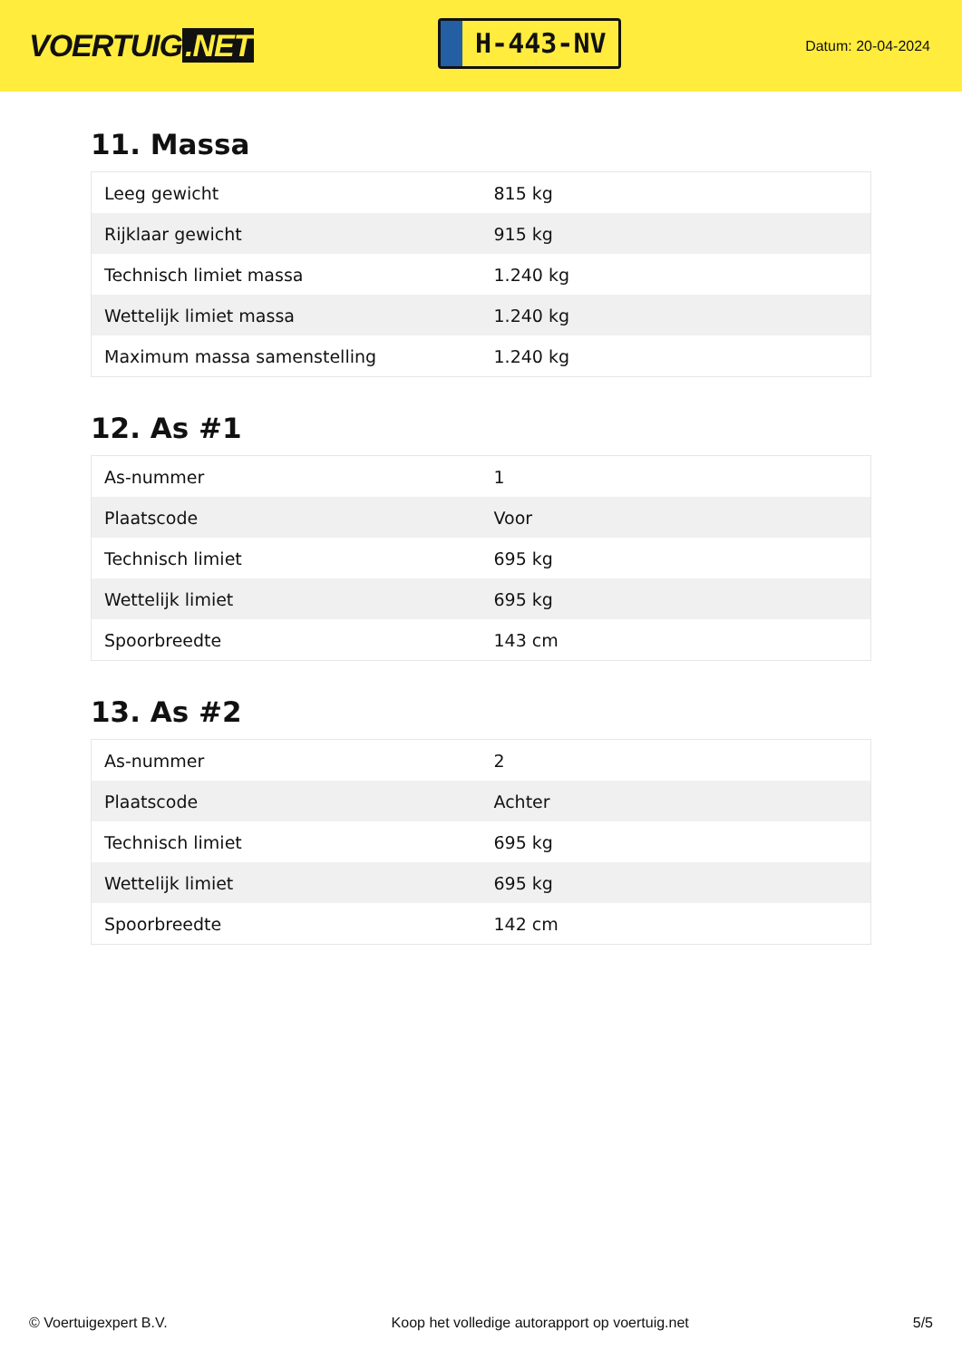VOERTUIG.NET
H-443-NV
Datum: 20-04-2024
11. Massa
| Leeg gewicht | 815 kg |
| Rijklaar gewicht | 915 kg |
| Technisch limiet massa | 1.240 kg |
| Wettelijk limiet massa | 1.240 kg |
| Maximum massa samenstelling | 1.240 kg |
12. As #1
| As-nummer | 1 |
| Plaatscode | Voor |
| Technisch limiet | 695 kg |
| Wettelijk limiet | 695 kg |
| Spoorbreedte | 143 cm |
13. As #2
| As-nummer | 2 |
| Plaatscode | Achter |
| Technisch limiet | 695 kg |
| Wettelijk limiet | 695 kg |
| Spoorbreedte | 142 cm |
© Voertuigexpert B.V. Koop het volledige autorapport op voertuig.net 5/5